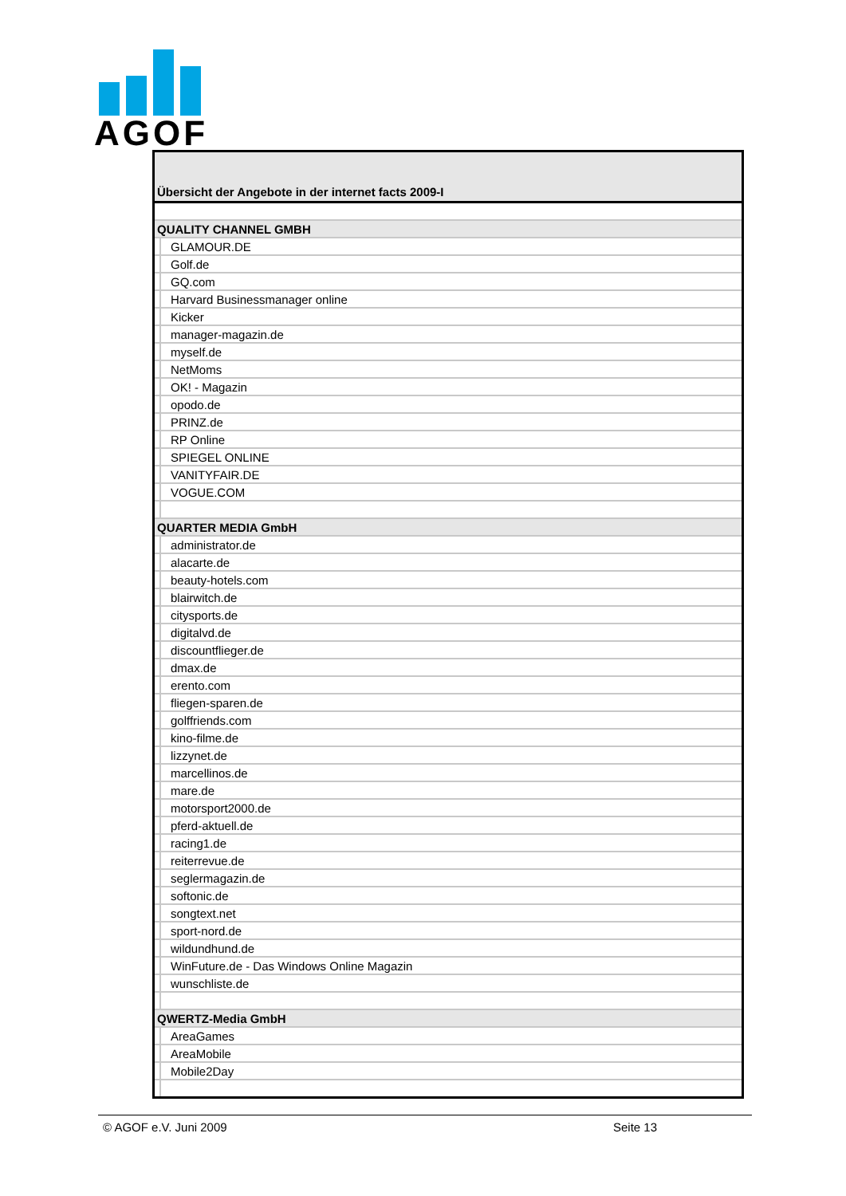AGOF
| Übersicht der Angebote in der internet facts 2009-I | |
| --- | --- |
| QUALITY CHANNEL GMBH | |
| | GLAMOUR.DE |
| | Golf.de |
| | GQ.com |
| | Harvard Businessmanager online |
| | Kicker |
| | manager-magazin.de |
| | myself.de |
| | NetMoms |
| | OK! - Magazin |
| | opodo.de |
| | PRINZ.de |
| | RP Online |
| | SPIEGEL ONLINE |
| | VANITYFAIR.DE |
| | VOGUE.COM |
| QUARTER MEDIA GmbH | |
| | administrator.de |
| | alacarte.de |
| | beauty-hotels.com |
| | blairwitch.de |
| | citysports.de |
| | digitalvd.de |
| | discountflieger.de |
| | dmax.de |
| | erento.com |
| | fliegen-sparen.de |
| | golffriends.com |
| | kino-filme.de |
| | lizzynet.de |
| | marcellinos.de |
| | mare.de |
| | motorsport2000.de |
| | pferd-aktuell.de |
| | racing1.de |
| | reiterrevue.de |
| | seglermagazin.de |
| | softonic.de |
| | songtext.net |
| | sport-nord.de |
| | wildundhund.de |
| | WinFuture.de - Das Windows Online Magazin |
| | wunschliste.de |
| QWERTZ-Media GmbH | |
| | AreaGames |
| | AreaMobile |
| | Mobile2Day |
© AGOF e.V. Juni 2009 Seite 13